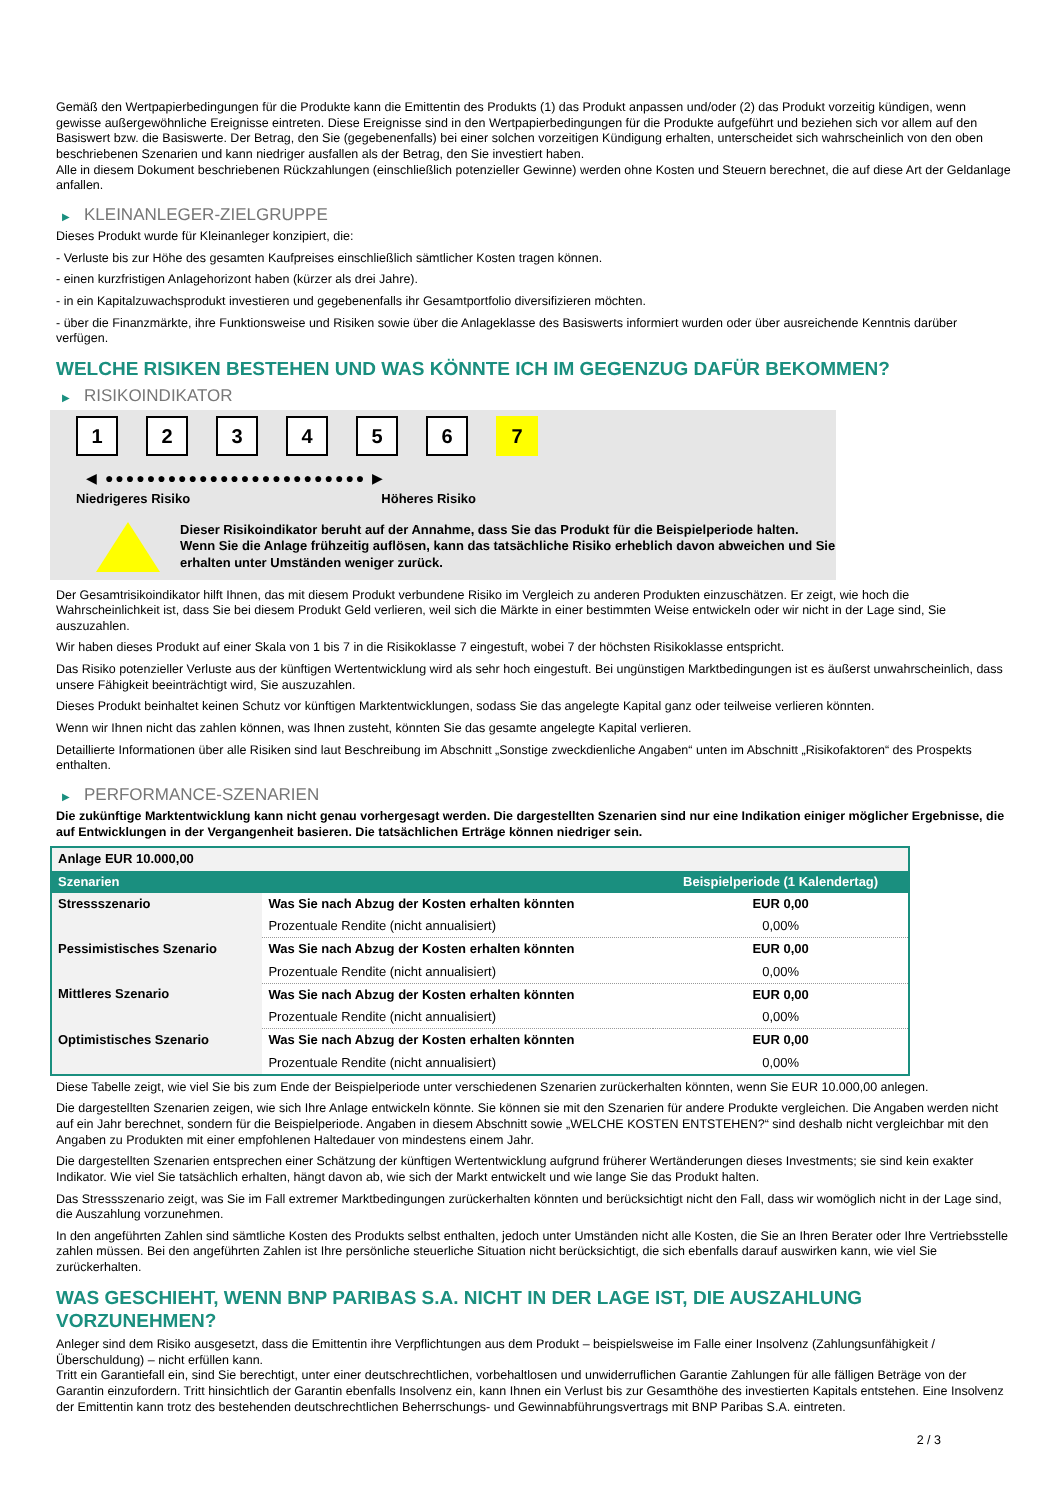Gemäß den Wertpapierbedingungen für die Produkte kann die Emittentin des Produkts (1) das Produkt anpassen und/oder (2) das Produkt vorzeitig kündigen, wenn gewisse außergewöhnliche Ereignisse eintreten. Diese Ereignisse sind in den Wertpapierbedingungen für die Produkte aufgeführt und beziehen sich vor allem auf den Basiswert bzw. die Basiswerte. Der Betrag, den Sie (gegebenenfalls) bei einer solchen vorzeitigen Kündigung erhalten, unterscheidet sich wahrscheinlich von den oben beschriebenen Szenarien und kann niedriger ausfallen als der Betrag, den Sie investiert haben.
Alle in diesem Dokument beschriebenen Rückzahlungen (einschließlich potenzieller Gewinne) werden ohne Kosten und Steuern berechnet, die auf diese Art der Geldanlage anfallen.
▶ KLEINANLEGER-ZIELGRUPPE
Dieses Produkt wurde für Kleinanleger konzipiert, die:
- Verluste bis zur Höhe des gesamten Kaufpreises einschließlich sämtlicher Kosten tragen können.
- einen kurzfristigen Anlagehorizont haben (kürzer als drei Jahre).
- in ein Kapitalzuwachsprodukt investieren und gegebenenfalls ihr Gesamtportfolio diversifizieren möchten.
- über die Finanzmärkte, ihre Funktionsweise und Risiken sowie über die Anlageklasse des Basiswerts informiert wurden oder über ausreichende Kenntnis darüber verfügen.
WELCHE RISIKEN BESTEHEN UND WAS KÖNNTE ICH IM GEGENZUG DAFÜR BEKOMMEN?
▶ RISIKOINDIKATOR
1 2 3 4 5 6 7
◀ ●●●●●●●●●●●●●●●●●●●●●●●●● ▶
Niedrigeres Risiko Höheres Risiko
Dieser Risikoindikator beruht auf der Annahme, dass Sie das Produkt für die Beispielperiode halten.
Wenn Sie die Anlage frühzeitig auflösen, kann das tatsächliche Risiko erheblich davon abweichen und Sie erhalten unter Umständen weniger zurück.
Der Gesamtrisikoindikator hilft Ihnen, das mit diesem Produkt verbundene Risiko im Vergleich zu anderen Produkten einzuschätzen. Er zeigt, wie hoch die Wahrscheinlichkeit ist, dass Sie bei diesem Produkt Geld verlieren, weil sich die Märkte in einer bestimmten Weise entwickeln oder wir nicht in der Lage sind, Sie auszuzahlen.
Wir haben dieses Produkt auf einer Skala von 1 bis 7 in die Risikoklasse 7 eingestuft, wobei 7 der höchsten Risikoklasse entspricht.
Das Risiko potenzieller Verluste aus der künftigen Wertentwicklung wird als sehr hoch eingestuft. Bei ungünstigen Marktbedingungen ist es äußerst unwahrscheinlich, dass unsere Fähigkeit beeinträchtigt wird, Sie auszuzahlen.
Dieses Produkt beinhaltet keinen Schutz vor künftigen Marktentwicklungen, sodass Sie das angelegte Kapital ganz oder teilweise verlieren könnten.
Wenn wir Ihnen nicht das zahlen können, was Ihnen zusteht, könnten Sie das gesamte angelegte Kapital verlieren.
Detaillierte Informationen über alle Risiken sind laut Beschreibung im Abschnitt „Sonstige zweckdienliche Angaben“ unten im Abschnitt „Risikofaktoren“ des Prospekts enthalten.
▶ PERFORMANCE-SZENARIEN
Die zukünftige Marktentwicklung kann nicht genau vorhergesagt werden. Die dargestellten Szenarien sind nur eine Indikation einiger möglicher Ergebnisse, die auf Entwicklungen in der Vergangenheit basieren. Die tatsächlichen Erträge können niedriger sein.
| Anlage EUR 10.000,00 | | |
| Szenarien | | Beispielperiode (1 Kalendertag) |
| Stressszenario | Was Sie nach Abzug der Kosten erhalten könnten | EUR 0,00 |
| | Prozentuale Rendite (nicht annualisiert) | 0,00% |
| Pessimistisches Szenario | Was Sie nach Abzug der Kosten erhalten könnten | EUR 0,00 |
| | Prozentuale Rendite (nicht annualisiert) | 0,00% |
| Mittleres Szenario | Was Sie nach Abzug der Kosten erhalten könnten | EUR 0,00 |
| | Prozentuale Rendite (nicht annualisiert) | 0,00% |
| Optimistisches Szenario | Was Sie nach Abzug der Kosten erhalten könnten | EUR 0,00 |
| | Prozentuale Rendite (nicht annualisiert) | 0,00% |
Diese Tabelle zeigt, wie viel Sie bis zum Ende der Beispielperiode unter verschiedenen Szenarien zurückerhalten könnten, wenn Sie EUR 10.000,00 anlegen.
Die dargestellten Szenarien zeigen, wie sich Ihre Anlage entwickeln könnte. Sie können sie mit den Szenarien für andere Produkte vergleichen. Die Angaben werden nicht auf ein Jahr berechnet, sondern für die Beispielperiode. Angaben in diesem Abschnitt sowie „WELCHE KOSTEN ENTSTEHEN?“ sind deshalb nicht vergleichbar mit den Angaben zu Produkten mit einer empfohlenen Haltedauer von mindestens einem Jahr.
Die dargestellten Szenarien entsprechen einer Schätzung der künftigen Wertentwicklung aufgrund früherer Wertänderungen dieses Investments; sie sind kein exakter Indikator. Wie viel Sie tatsächlich erhalten, hängt davon ab, wie sich der Markt entwickelt und wie lange Sie das Produkt halten.
Das Stressszenario zeigt, was Sie im Fall extremer Marktbedingungen zurückerhalten könnten und berücksichtigt nicht den Fall, dass wir womöglich nicht in der Lage sind, die Auszahlung vorzunehmen.
In den angeführten Zahlen sind sämtliche Kosten des Produkts selbst enthalten, jedoch unter Umständen nicht alle Kosten, die Sie an Ihren Berater oder Ihre Vertriebsstelle zahlen müssen. Bei den angeführten Zahlen ist Ihre persönliche steuerliche Situation nicht berücksichtigt, die sich ebenfalls darauf auswirken kann, wie viel Sie zurückerhalten.
WAS GESCHIEHT, WENN BNP PARIBAS S.A. NICHT IN DER LAGE IST, DIE AUSZAHLUNG VORZUNEHMEN?
Anleger sind dem Risiko ausgesetzt, dass die Emittentin ihre Verpflichtungen aus dem Produkt – beispielsweise im Falle einer Insolvenz (Zahlungsunfähigkeit / Überschuldung) – nicht erfüllen kann.
Tritt ein Garantiefall ein, sind Sie berechtigt, unter einer deutschrechtlichen, vorbehaltlosen und unwiderruflichen Garantie Zahlungen für alle fälligen Beträge von der Garantin einzufordern. Tritt hinsichtlich der Garantin ebenfalls Insolvenz ein, kann Ihnen ein Verlust bis zur Gesamthöhe des investierten Kapitals entstehen. Eine Insolvenz der Emittentin kann trotz des bestehenden deutschrechtlichen Beherrschungs- und Gewinnabführungsvertrags mit BNP Paribas S.A. eintreten.
2 / 3